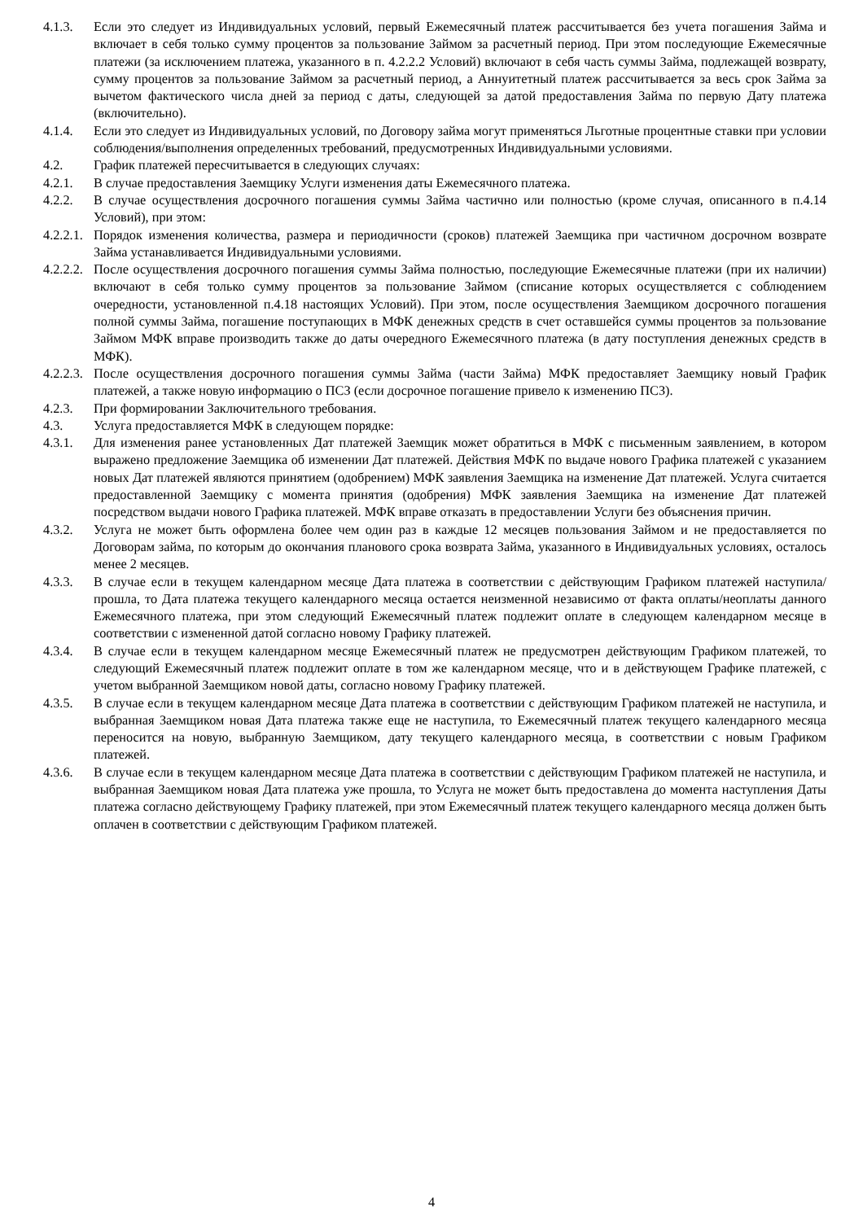4.1.3. Если это следует из Индивидуальных условий, первый Ежемесячный платеж рассчитывается без учета погашения Займа и включает в себя только сумму процентов за пользование Займом за расчетный период. При этом последующие Ежемесячные платежи (за исключением платежа, указанного в п. 4.2.2.2 Условий) включают в себя часть суммы Займа, подлежащей возврату, сумму процентов за пользование Займом за расчетный период, а Аннуитетный платеж рассчитывается за весь срок Займа за вычетом фактического числа дней за период с даты, следующей за датой предоставления Займа по первую Дату платежа (включительно).
4.1.4. Если это следует из Индивидуальных условий, по Договору займа могут применяться Льготные процентные ставки при условии соблюдения/выполнения определенных требований, предусмотренных Индивидуальными условиями.
4.2. График платежей пересчитывается в следующих случаях:
4.2.1. В случае предоставления Заемщику Услуги изменения даты Ежемесячного платежа.
4.2.2. В случае осуществления досрочного погашения суммы Займа частично или полностью (кроме случая, описанного в п.4.14 Условий), при этом:
4.2.2.1. Порядок изменения количества, размера и периодичности (сроков) платежей Заемщика при частичном досрочном возврате Займа устанавливается Индивидуальными условиями.
4.2.2.2. После осуществления досрочного погашения суммы Займа полностью, последующие Ежемесячные платежи (при их наличии) включают в себя только сумму процентов за пользование Займом (списание которых осуществляется с соблюдением очередности, установленной п.4.18 настоящих Условий). При этом, после осуществления Заемщиком досрочного погашения полной суммы Займа, погашение поступающих в МФК денежных средств в счет оставшейся суммы процентов за пользование Займом МФК вправе производить также до даты очередного Ежемесячного платежа (в дату поступления денежных средств в МФК).
4.2.2.3. После осуществления досрочного погашения суммы Займа (части Займа) МФК предоставляет Заемщику новый График платежей, а также новую информацию о ПСЗ (если досрочное погашение привело к изменению ПСЗ).
4.2.3. При формировании Заключительного требования.
4.3. Услуга предоставляется МФК в следующем порядке:
4.3.1. Для изменения ранее установленных Дат платежей Заемщик может обратиться в МФК с письменным заявлением, в котором выражено предложение Заемщика об изменении Дат платежей. Действия МФК по выдаче нового Графика платежей с указанием новых Дат платежей являются принятием (одобрением) МФК заявления Заемщика на изменение Дат платежей. Услуга считается предоставленной Заемщику с момента принятия (одобрения) МФК заявления Заемщика на изменение Дат платежей посредством выдачи нового Графика платежей. МФК вправе отказать в предоставлении Услуги без объяснения причин.
4.3.2. Услуга не может быть оформлена более чем один раз в каждые 12 месяцев пользования Займом и не предоставляется по Договорам займа, по которым до окончания планового срока возврата Займа, указанного в Индивидуальных условиях, осталось менее 2 месяцев.
4.3.3. В случае если в текущем календарном месяце Дата платежа в соответствии с действующим Графиком платежей наступила/прошла, то Дата платежа текущего календарного месяца остается неизменной независимо от факта оплаты/неоплаты данного Ежемесячного платежа, при этом следующий Ежемесячный платеж подлежит оплате в следующем календарном месяце в соответствии с измененной датой согласно новому Графику платежей.
4.3.4. В случае если в текущем календарном месяце Ежемесячный платеж не предусмотрен действующим Графиком платежей, то следующий Ежемесячный платеж подлежит оплате в том же календарном месяце, что и в действующем Графике платежей, с учетом выбранной Заемщиком новой даты, согласно новому Графику платежей.
4.3.5. В случае если в текущем календарном месяце Дата платежа в соответствии с действующим Графиком платежей не наступила, и выбранная Заемщиком новая Дата платежа также еще не наступила, то Ежемесячный платеж текущего календарного месяца переносится на новую, выбранную Заемщиком, дату текущего календарного месяца, в соответствии с новым Графиком платежей.
4.3.6. В случае если в текущем календарном месяце Дата платежа в соответствии с действующим Графиком платежей не наступила, и выбранная Заемщиком новая Дата платежа уже прошла, то Услуга не может быть предоставлена до момента наступления Даты платежа согласно действующему Графику платежей, при этом Ежемесячный платеж текущего календарного месяца должен быть оплачен в соответствии с действующим Графиком платежей.
4